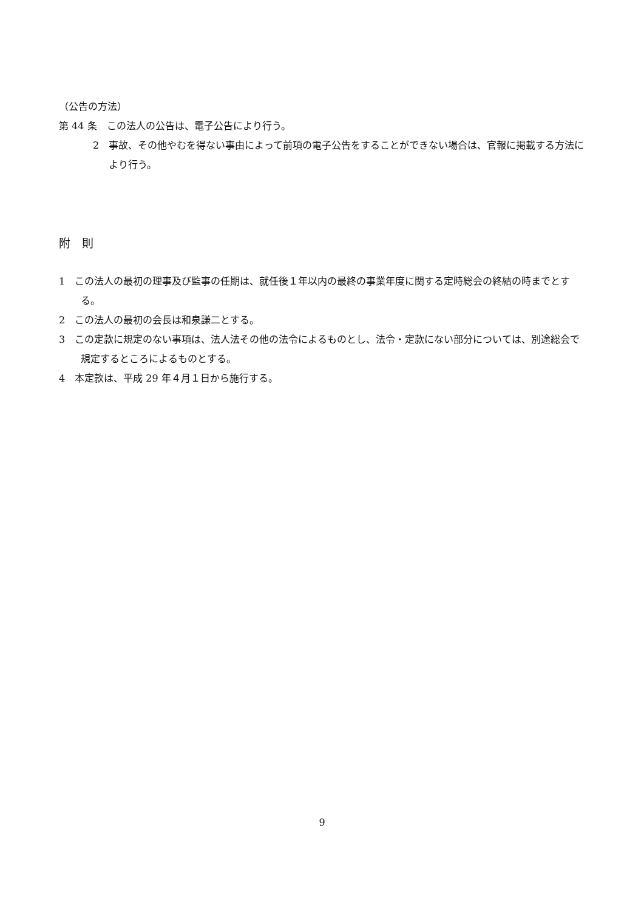（公告の方法）
第 44 条　この法人の公告は、電子公告により行う。
2　事故、その他やむを得ない事由によって前項の電子公告をすることができない場合は、官報に掲載する方法により行う。
附　則
1　この法人の最初の理事及び監事の任期は、就任後１年以内の最終の事業年度に関する定時総会の終結の時までとする。
2　この法人の最初の会長は和泉謙二とする。
3　この定款に規定のない事項は、法人法その他の法令によるものとし、法令・定款にない部分については、別途総会で規定するところによるものとする。
4　本定款は、平成 29 年４月１日から施行する。
9